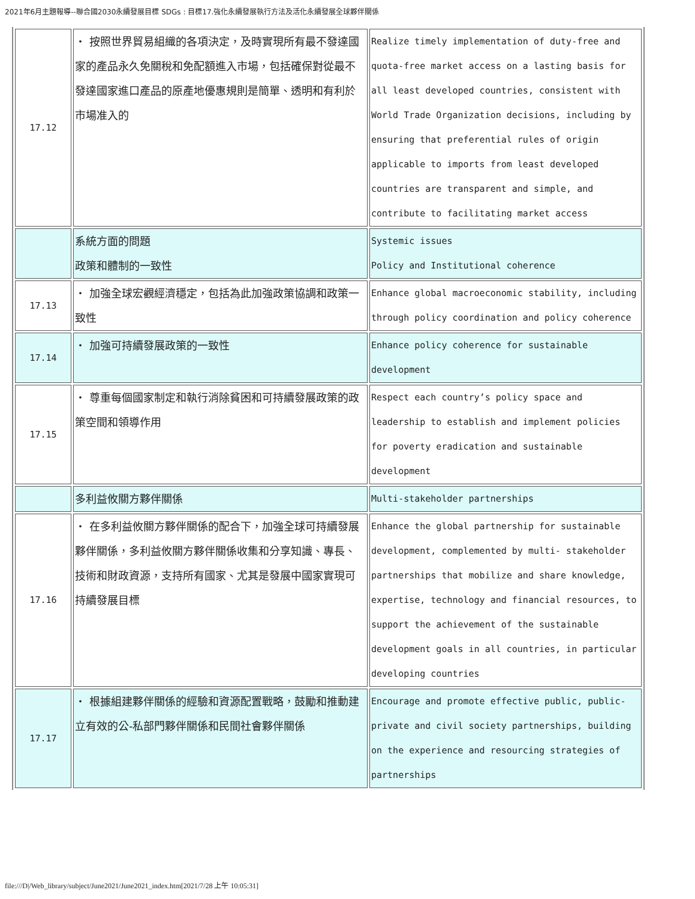2021年6月主題報導--聯合國2030永續發展目標 SDGs : 目標17.強化永續發展執行方法及活化永續發展全球夥伴關係
| 17.12 | ・ 按照世界貿易組織的各項決定，及時實現所有最不發達國家的產品永久免關稅和免配額進入市場，包括確保對從最不發達國家進口產品的原產地優惠規則是簡單、透明和有利於市場准入的 | Realize timely implementation of duty-free and quota-free market access on a lasting basis for all least developed countries, consistent with World Trade Organization decisions, including by ensuring that preferential rules of origin applicable to imports from least developed countries are transparent and simple, and contribute to facilitating market access |
| | 系統方面的問題 政策和體制的一致性 | Systemic issues Policy and Institutional coherence |
| 17.13 | ・ 加強全球宏觀經濟穩定，包括為此加強政策協調和政策一致性 | Enhance global macroeconomic stability, including through policy coordination and policy coherence |
| 17.14 | ・ 加強可持續發展政策的一致性 | Enhance policy coherence for sustainable development |
| 17.15 | ・ 尊重每個國家制定和執行消除貧困和可持續發展政策的政策空間和領導作用 | Respect each country’s policy space and leadership to establish and implement policies for poverty eradication and sustainable development |
| | 多利益攸關方夥伴關係 | Multi-stakeholder partnerships |
| 17.16 | ・ 在多利益攸關方夥伴關係的配合下，加強全球可持續發展夥伴關係，多利益攸關方夥伴關係收集和分享知識、專長、技術和財政資源，支持所有國家、尤其是發展中國家實現可持續發展目標 | Enhance the global partnership for sustainable development, complemented by multi- stakeholder partnerships that mobilize and share knowledge, expertise, technology and financial resources, to support the achievement of the sustainable development goals in all countries, in particular developing countries |
| 17.17 | ・ 根據組建夥伴關係的經驗和資源配置戰略，鼓勵和推動建立有效的公-私部門夥伴關係和民間社會夥伴關係 | Encourage and promote effective public, public- private and civil society partnerships, building on the experience and resourcing strategies of partnerships |
file:///D|/Web_library/subject/June2021/June2021_index.htm[2021/7/28 上午 10:05:31]